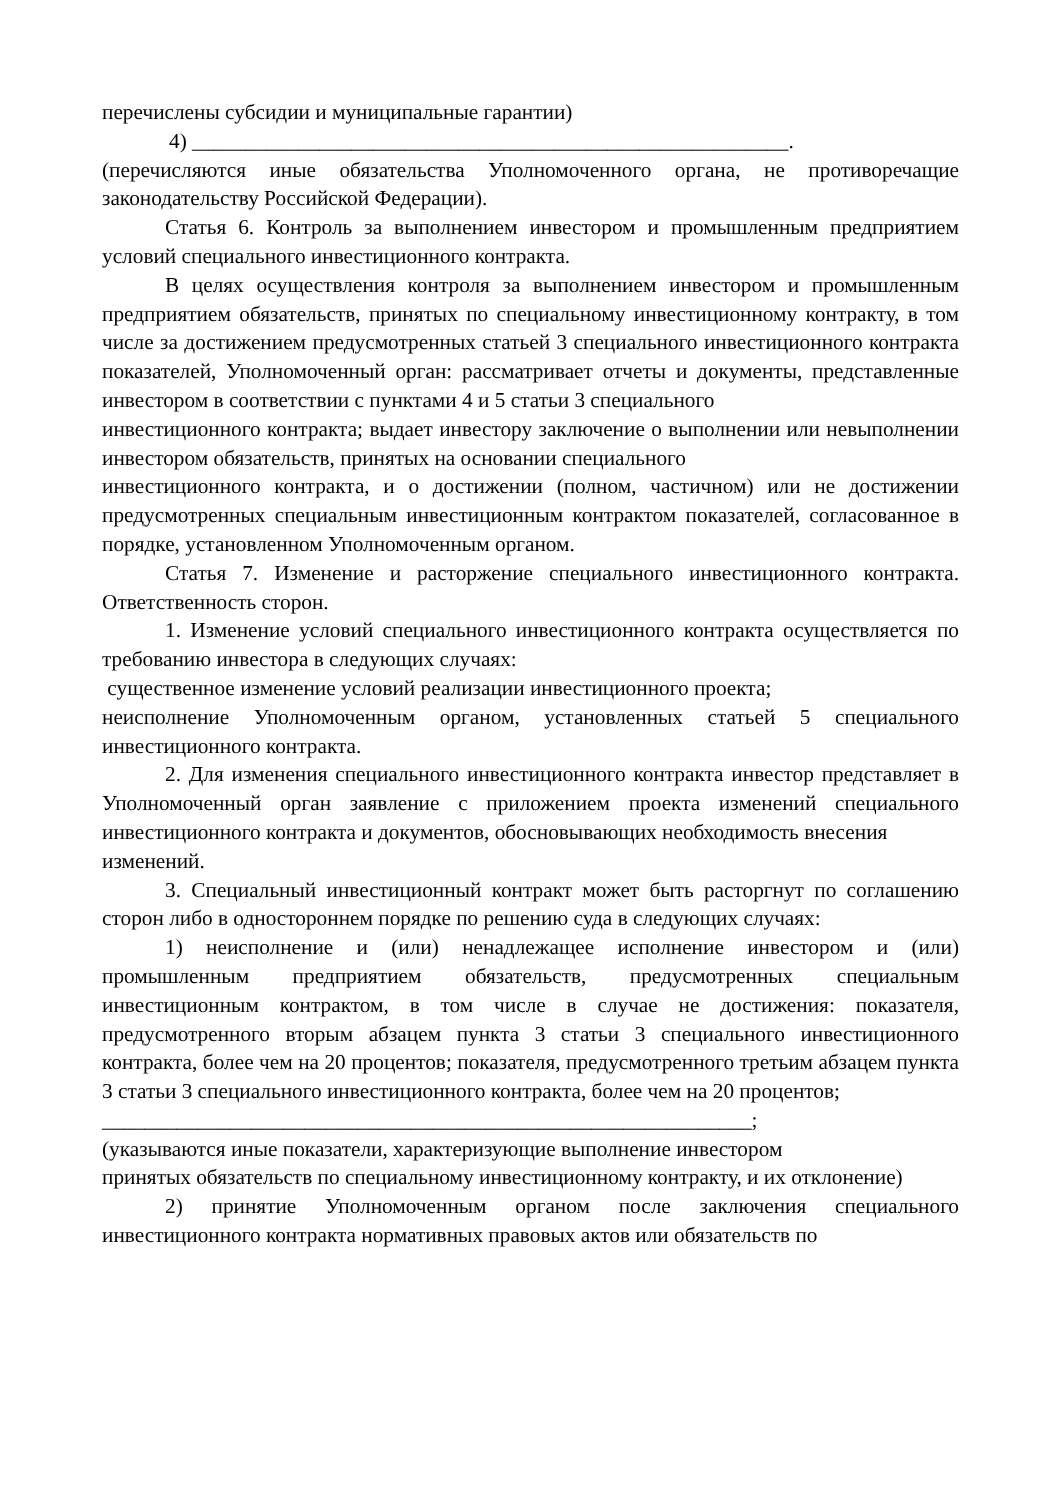перечислены субсидии и муниципальные гарантии)
4) ________________________________________________________.
(перечисляются иные обязательства Уполномоченного органа, не противоречащие законодательству Российской Федерации).
Статья 6. Контроль за выполнением инвестором и промышленным предприятием условий специального инвестиционного контракта.
В целях осуществления контроля за выполнением инвестором и промышленным предприятием обязательств, принятых по специальному инвестиционному контракту, в том числе за достижением предусмотренных статьей 3 специального инвестиционного контракта показателей, Уполномоченный орган: рассматривает отчеты и документы, представленные инвестором в соответствии с пунктами 4 и 5 статьи 3 специального
инвестиционного контракта; выдает инвестору заключение о выполнении или невыполнении инвестором обязательств, принятых на основании специального
инвестиционного контракта, и о достижении (полном, частичном) или не достижении предусмотренных специальным инвестиционным контрактом показателей, согласованное в порядке, установленном Уполномоченным органом.
Статья 7. Изменение и расторжение специального инвестиционного контракта. Ответственность сторон.
1. Изменение условий специального инвестиционного контракта осуществляется по требованию инвестора в следующих случаях:
существенное изменение условий реализации инвестиционного проекта;
неисполнение Уполномоченным органом, установленных статьей 5 специального инвестиционного контракта.
2. Для изменения специального инвестиционного контракта инвестор представляет в Уполномоченный орган заявление с приложением проекта изменений специального инвестиционного контракта и документов, обосновывающих необходимость внесения
изменений.
3. Специальный инвестиционный контракт может быть расторгнут по соглашению сторон либо в одностороннем порядке по решению суда в следующих случаях:
1) неисполнение и (или) ненадлежащее исполнение инвестором и (или) промышленным предприятием обязательств, предусмотренных специальным инвестиционным контрактом, в том числе в случае не достижения: показателя, предусмотренного вторым абзацем пункта 3 статьи 3 специального инвестиционного контракта, более чем на 20 процентов; показателя, предусмотренного третьим абзацем пункта 3 статьи 3 специального инвестиционного контракта, более чем на 20 процентов;
_____________________________________________________________;
(указываются иные показатели, характеризующие выполнение инвестором
принятых обязательств по специальному инвестиционному контракту, и их отклонение)
2) принятие Уполномоченным органом после заключения специального инвестиционного контракта нормативных правовых актов или обязательств по